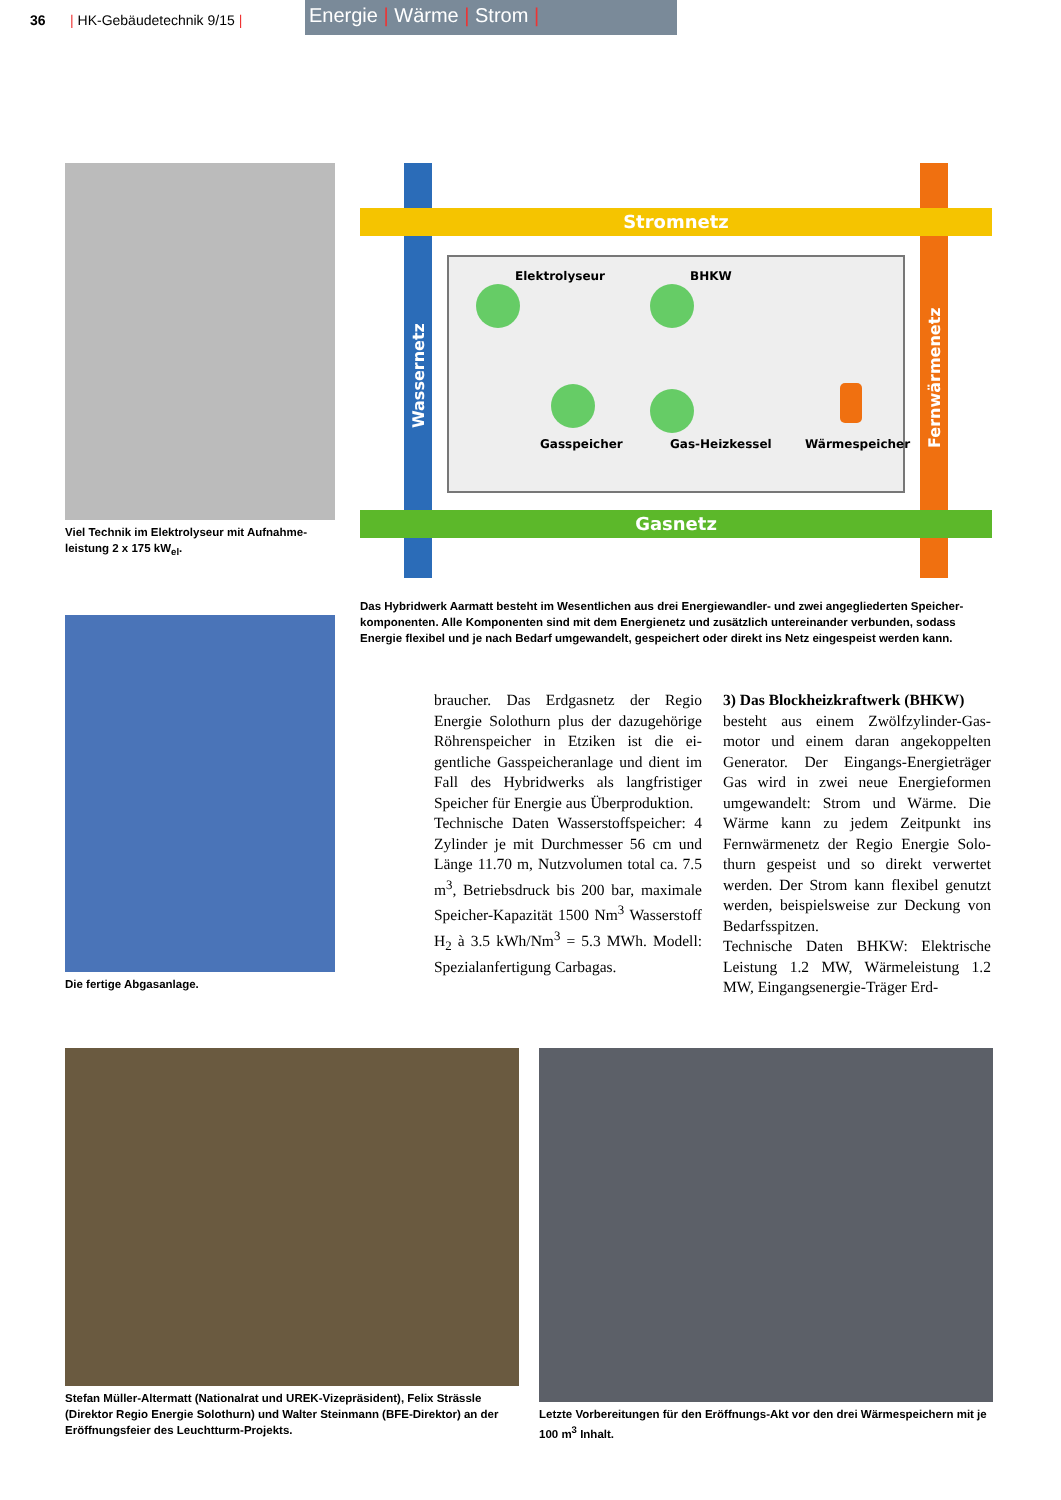36 | HK-Gebäudetechnik 9/15 |
Energie | Wärme | Strom |
Viel Technik im Elektrolyseur mit Aufnahme­leistung 2 x 175 kW<sub>el</sub>.
Die fertige Abgasanlage.
Stromnetz
Gasnetz
Wassernetz
Fernwärmenetz
Elektrolyseur
BHKW
Gasspeicher
Gas-Heizkessel
Wärmespeicher
Das Hybridwerk Aarmatt besteht im Wesentlichen aus drei Energiewandler- und zwei angegliederten Speicher­komponenten. Alle Komponenten sind mit dem Energienetz und zusätzlich untereinander verbunden, sodass Energie flexibel und je nach Bedarf umgewandelt, gespeichert oder direkt ins Netz eingespeist werden kann.
braucher. Das Erdgasnetz der Regio Energie Solothurn plus der dazugehöri­ge Röhrenspeicher in Etziken ist die ei­gentliche Gasspeicheranlage und dient im Fall des Hybridwerks als langfristi­ger Speicher für Energie aus Überpro­duktion.
Technische Daten Wasserstoffspeicher: 4 Zylinder je mit Durchmesser 56 cm und Länge 11.70 m, Nutzvolumen total ca. 7.5 m<sup>3</sup>, Betriebsdruck bis 200 bar, maximale Speicher-Kapazität 1500 Nm<sup>3</sup> Wasserstoff H<sub>2</sub> à 3.5 kWh/Nm<sup>3</sup> = 5.3 MWh. Modell: Spezialanfertigung Carbagas.
3) Das Blockheizkraftwerk (BHKW)
besteht aus einem Zwölfzylinder-Gas­motor und einem daran angekoppelten Generator. Der Eingangs-Energieträger Gas wird in zwei neue Energieformen umgewandelt: Strom und Wärme. Die Wärme kann zu jedem Zeitpunkt ins Fernwärmenetz der Regio Energie Solo­thurn gespeist und so direkt verwertet werden. Der Strom kann flexibel ge­nutzt werden, beispielsweise zur De­ckung von Bedarfsspitzen.
Technische Daten BHKW: Elektrische Leistung 1.2 MW, Wärmeleistung 1.2 MW, Eingangsenergie-Träger Erd-
Stefan Müller-Altermatt (Nationalrat und UREK-Vizepräsident), Felix Strässle (Direktor Regio Energie Solothurn) und Walter Steinmann (BFE-Direktor) an der Eröffnungsfeier des Leuchtturm-Projekts.
Letzte Vorbereitungen für den Eröffnungs-Akt vor den drei Wärmespeichern mit je 100 m<sup>3</sup> Inhalt.